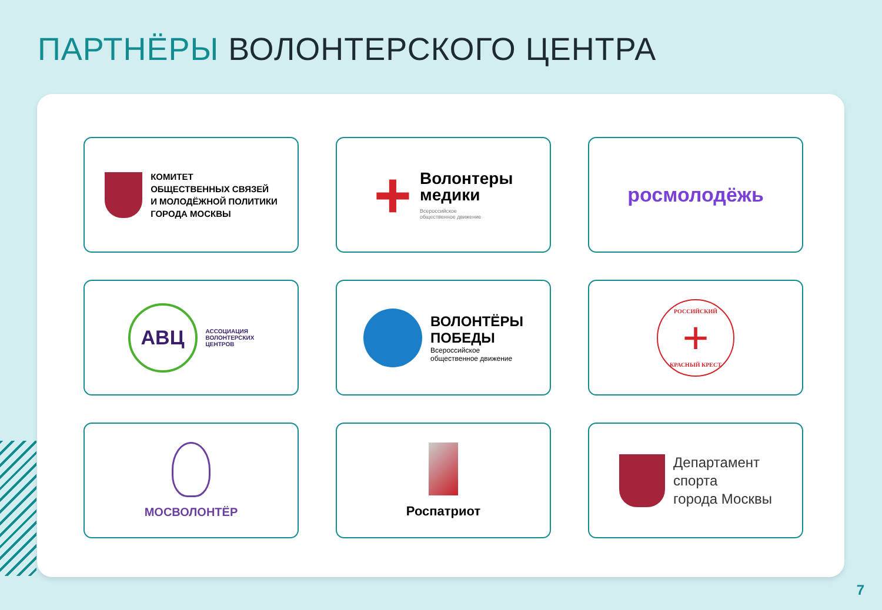ПАРТНЁРЫ ВОЛОНТЕРСКОГО ЦЕНТРА
КОМИТЕТ
ОБЩЕСТВЕННЫХ СВЯЗЕЙ
И МОЛОДЁЖНОЙ ПОЛИТИКИ
ГОРОДА МОСКВЫ
+
Волонтеры
медики
Всероссийское
общественное движение
росмолодёжь
АВЦ
АССОЦИАЦИЯ
ВОЛОНТЕРСКИХ
ЦЕНТРОВ
ВОЛОНТЁРЫ
ПОБЕДЫ
Всероссийское
общественное движение
РОССИЙСКИЙ
+
КРАСНЫЙ КРЕСТ
МОСВОЛОНТЁР
Роспатриот
Департамент
спорта
города Москвы
7